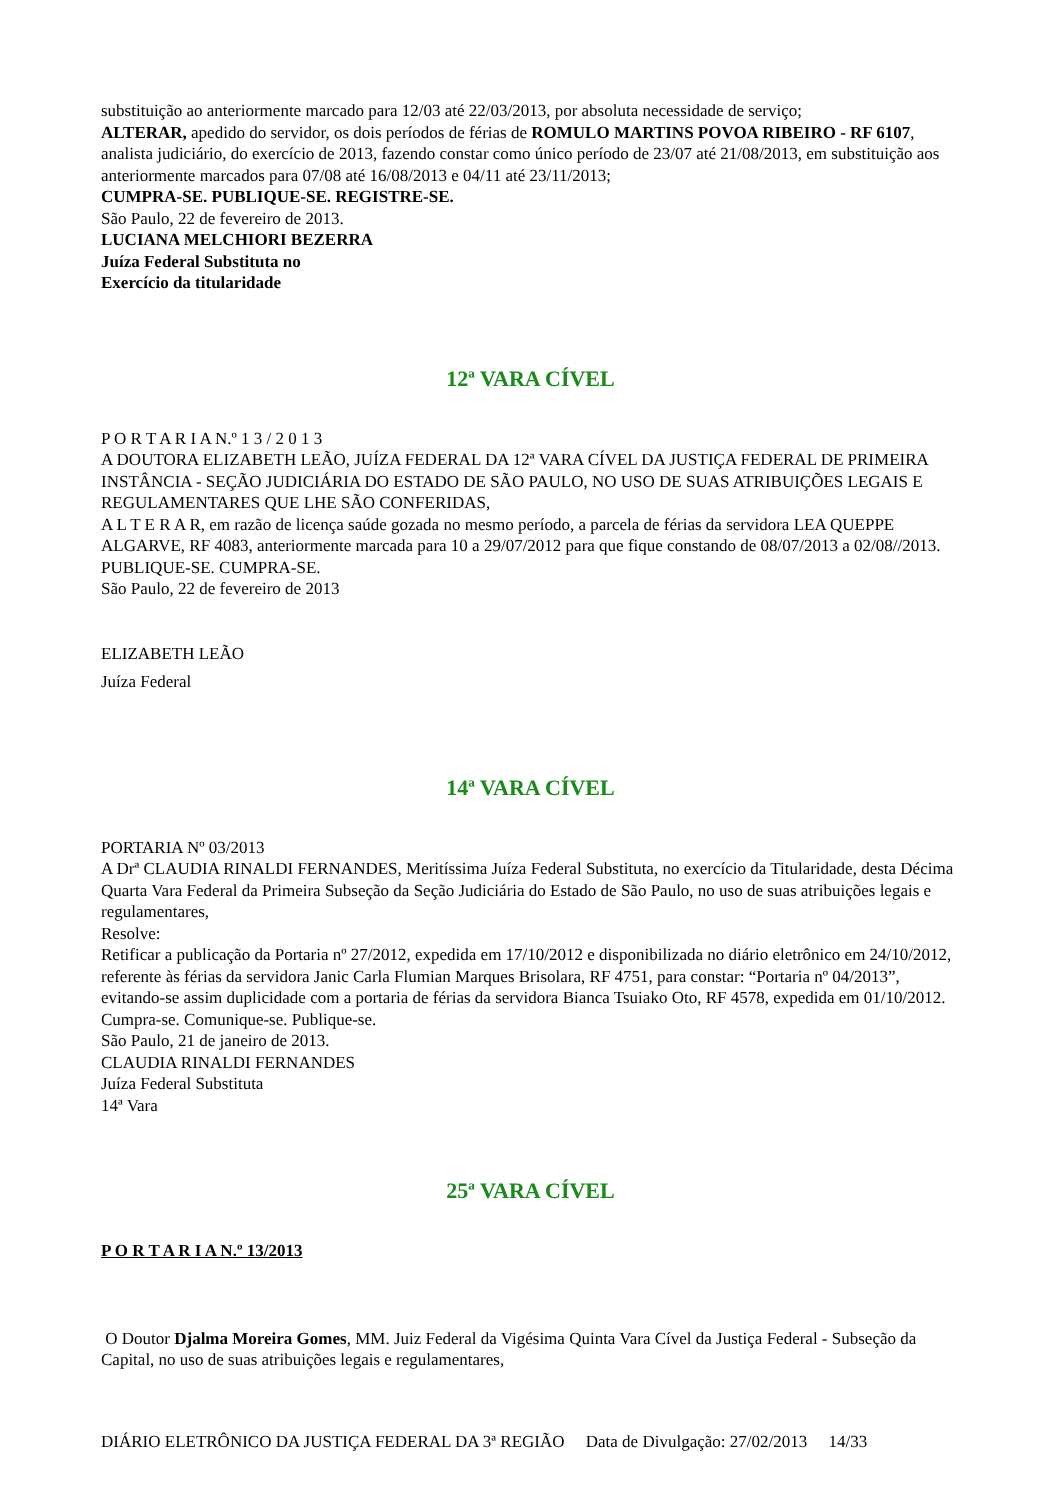substituição ao anteriormente marcado para 12/03 até 22/03/2013, por absoluta necessidade de serviço;
ALTERAR, apedido do servidor, os dois períodos de férias de ROMULO MARTINS POVOA RIBEIRO - RF 6107, analista judiciário, do exercício de 2013, fazendo constar como único período de 23/07 até 21/08/2013, em substituição aos anteriormente marcados para 07/08 até 16/08/2013 e 04/11 até 23/11/2013;
CUMPRA-SE. PUBLIQUE-SE. REGISTRE-SE.
São Paulo, 22 de fevereiro de 2013.
LUCIANA MELCHIORI BEZERRA
Juíza Federal Substituta no
Exercício da titularidade
12ª VARA CÍVEL
P O R T A R I A N.º 1 3 / 2 0 1 3
A DOUTORA ELIZABETH LEÃO, JUÍZA FEDERAL DA 12ª VARA CÍVEL DA JUSTIÇA FEDERAL DE PRIMEIRA INSTÂNCIA - SEÇÃO JUDICIÁRIA DO ESTADO DE SÃO PAULO, NO USO DE SUAS ATRIBUIÇÕES LEGAIS E REGULAMENTARES QUE LHE SÃO CONFERIDAS,
A L T E R A R, em razão de licença saúde gozada no mesmo período, a parcela de férias da servidora LEA QUEPPE ALGARVE, RF 4083, anteriormente marcada para 10 a 29/07/2012 para que fique constando de 08/07/2013 a 02/08//2013.
PUBLIQUE-SE. CUMPRA-SE.
São Paulo, 22 de fevereiro de 2013
ELIZABETH LEÃO
Juíza Federal
14ª VARA CÍVEL
PORTARIA Nº 03/2013
A Drª CLAUDIA RINALDI FERNANDES, Meritíssima Juíza Federal Substituta, no exercício da Titularidade, desta Décima Quarta Vara Federal da Primeira Subseção da Seção Judiciária do Estado de São Paulo, no uso de suas atribuições legais e regulamentares,
Resolve:
Retificar a publicação da Portaria nº 27/2012, expedida em 17/10/2012 e disponibilizada no diário eletrônico em 24/10/2012, referente às férias da servidora Janic Carla Flumian Marques Brisolara, RF 4751, para constar: “Portaria nº 04/2013”, evitando-se assim duplicidade com a portaria de férias da servidora Bianca Tsuiako Oto, RF 4578, expedida em 01/10/2012.
Cumpra-se. Comunique-se. Publique-se.
São Paulo, 21 de janeiro de 2013.
CLAUDIA RINALDI FERNANDES
Juíza Federal Substituta
14ª Vara
25ª VARA CÍVEL
P O R T A R I A N.º 13/2013
O Doutor Djalma Moreira Gomes, MM. Juiz Federal da Vigésima Quinta Vara Cível da Justiça Federal - Subseção da Capital, no uso de suas atribuições legais e regulamentares,
DIÁRIO ELETRÔNICO DA JUSTIÇA FEDERAL DA 3ª REGIÃO Data de Divulgação: 27/02/2013 14/33